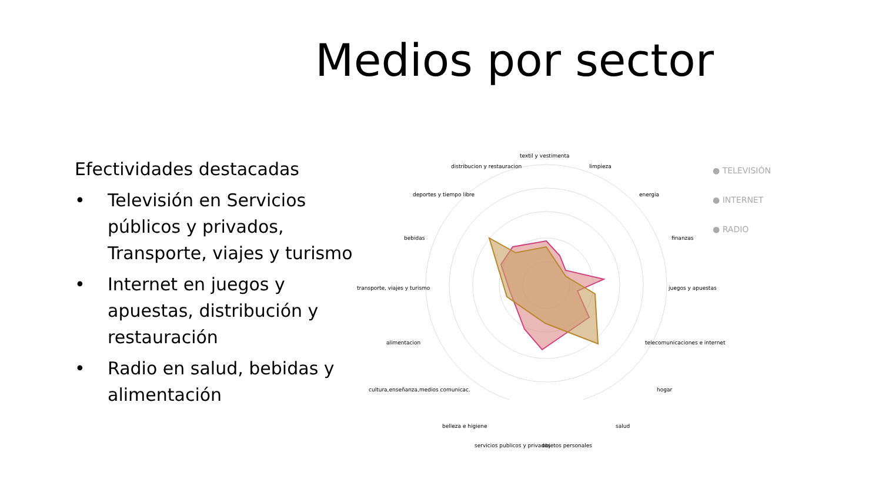Medios por sector
Efectividades destacadas
• Televisión en Servicios públicos y privados, Transporte, viajes y turismo
• Internet en juegos y apuestas, distribución y restauración
• Radio en salud, bebidas y alimentación
textil y vestimenta
distribucion y restauracion limpieza
deportes y tiempo libre energia
bebidas finanzas
transporte, viajes y turismo juegos y apuestas
alimentacion telecomunicaciones e internet
cultura,enseñanza,medios comunicac. hogar
belleza e higiene salud
servicios publicos y privados objetos personales
● TELEVISIÓN
● INTERNET
● RADIO